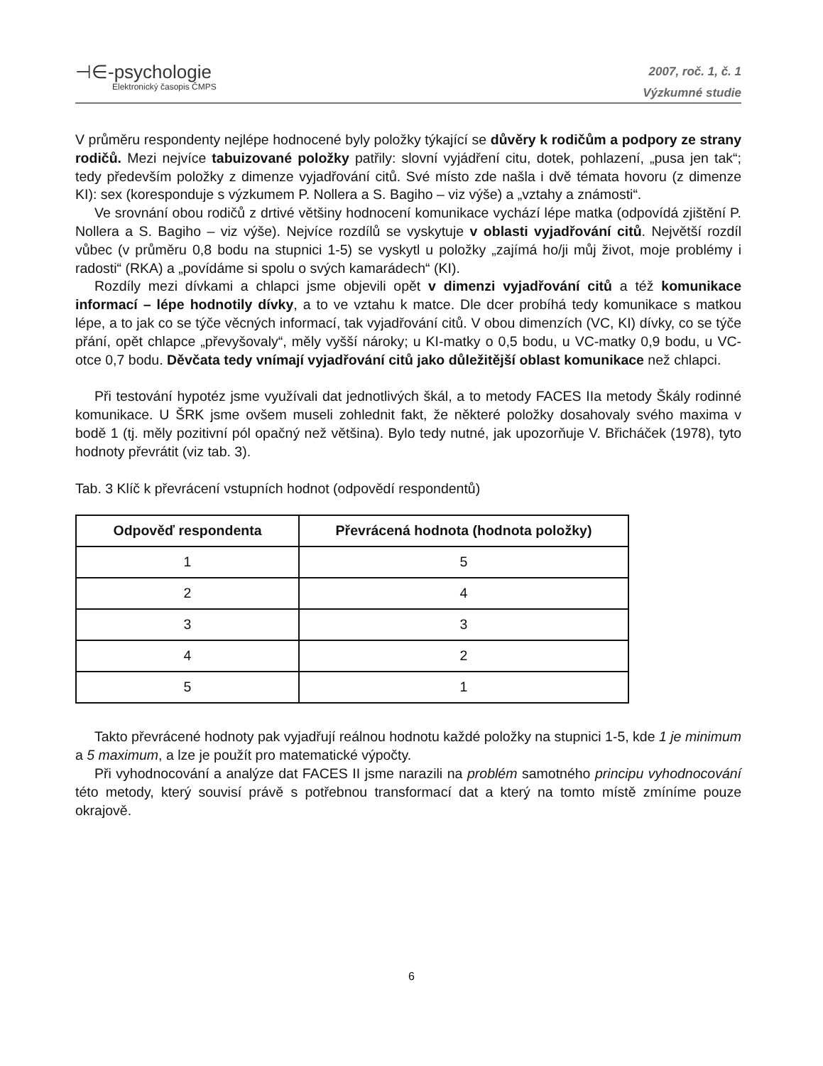⊣∈-psychologie
Elektronický časopis ČMPS
2007, roč. 1, č. 1
Výzkumné studie
V průměru respondenty nejlépe hodnocené byly položky týkající se důvěry k rodičům a podpory ze strany rodičů. Mezi nejvíce tabuizované položky patřily: slovní vyjádření citu, dotek, pohlazení, „pusa jen tak“; tedy především položky z dimenze vyjadřování citů. Své místo zde našla i dvě témata hovoru (z dimenze KI): sex (koresponduje s výzkumem P. Nollera a S. Bagiho – viz výše) a „vztahy a známosti“.
Ve srovnání obou rodičů z drtivé většiny hodnocení komunikace vychází lépe matka (odpovídá zjištění P. Nollera a S. Bagiho – viz výše). Nejvíce rozdílů se vyskytuje v oblasti vyjadřování citů. Největší rozdíl vůbec (v průměru 0,8 bodu na stupnici 1-5) se vyskytl u položky „zajímá ho/ji můj život, moje problémy i radosti“ (RKA) a „povídáme si spolu o svých kamarádech“ (KI).
Rozdíly mezi dívkami a chlapci jsme objevili opět v dimenzi vyjadřování citů a též komunikace informací – lépe hodnotily dívky, a to ve vztahu k matce. Dle dcer probíhá tedy komunikace s matkou lépe, a to jak co se týče věcných informací, tak vyjadřování citů. V obou dimenzích (VC, KI) dívky, co se týče přání, opět chlapce „převyšovaly“, měly vyšší nároky; u KI-matky o 0,5 bodu, u VC-matky 0,9 bodu, u VC-otce 0,7 bodu. Děvčata tedy vnímají vyjadřování citů jako důležitější oblast komunikace než chlapci.
Při testování hypotéz jsme využívali dat jednotlivých škál, a to metody FACES IIa metody Škály rodinné komunikace. U ŠRK jsme ovšem museli zohlednit fakt, že některé položky dosahovaly svého maxima v bodě 1 (tj. měly pozitivní pól opačný než většina). Bylo tedy nutné, jak upozorňuje V. Břicháček (1978), tyto hodnoty převrátit (viz tab. 3).
Tab. 3 Klíč k převrácení vstupních hodnot (odpovědí respondentů)
| Odpověď respondenta | Převrácená hodnota (hodnota položky) |
| --- | --- |
| 1 | 5 |
| 2 | 4 |
| 3 | 3 |
| 4 | 2 |
| 5 | 1 |
Takto převrácené hodnoty pak vyjadřují reálnou hodnotu každé položky na stupnici 1-5, kde 1 je minimum a 5 maximum, a lze je použít pro matematické výpočty.
Při vyhodnocování a analýze dat FACES II jsme narazili na problém samotného principu vyhodnocování této metody, který souvisí právě s potřebnou transformací dat a který na tomto místě zmíníme pouze okrajově.
6